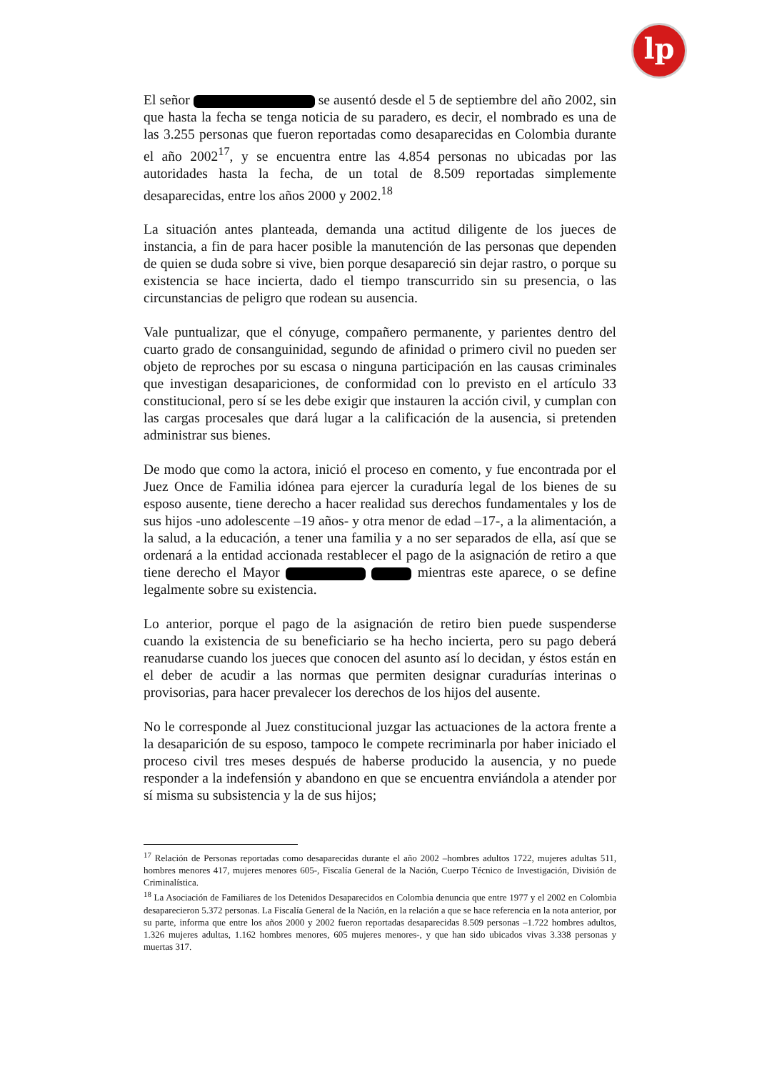lp
El señor se ausentó desde el 5 de septiembre del año 2002, sin que hasta la fecha se tenga noticia de su paradero, es decir, el nombrado es una de las 3.255 personas que fueron reportadas como desaparecidas en Colombia durante el año 2002<sup>17</sup>, y se encuentra entre las 4.854 personas no ubicadas por las autoridades hasta la fecha, de un total de 8.509 reportadas simplemente desaparecidas, entre los años 2000 y 2002.<sup>18</sup>
La situación antes planteada, demanda una actitud diligente de los jueces de instancia, a fin de para hacer posible la manutención de las personas que dependen de quien se duda sobre si vive, bien porque desapareció sin dejar rastro, o porque su existencia se hace incierta, dado el tiempo transcurrido sin su presencia, o las circunstancias de peligro que rodean su ausencia.
Vale puntualizar, que el cónyuge, compañero permanente, y parientes dentro del cuarto grado de consanguinidad, segundo de afinidad o primero civil no pueden ser objeto de reproches por su escasa o ninguna participación en las causas criminales que investigan desapariciones, de conformidad con lo previsto en el artículo 33 constitucional, pero sí se les debe exigir que instauren la acción civil, y cumplan con las cargas procesales que dará lugar a la calificación de la ausencia, si pretenden administrar sus bienes.
De modo que como la actora, inició el proceso en comento, y fue encontrada por el Juez Once de Familia idónea para ejercer la curaduría legal de los bienes de su esposo ausente, tiene derecho a hacer realidad sus derechos fundamentales y los de sus hijos -uno adolescente –19 años- y otra menor de edad –17-, a la alimentación, a la salud, a la educación, a tener una familia y a no ser separados de ella, así que se ordenará a la entidad accionada restablecer el pago de la asignación de retiro a que tiene derecho el Mayor mientras este aparece, o se define legalmente sobre su existencia.
Lo anterior, porque el pago de la asignación de retiro bien puede suspenderse cuando la existencia de su beneficiario se ha hecho incierta, pero su pago deberá reanudarse cuando los jueces que conocen del asunto así lo decidan, y éstos están en el deber de acudir a las normas que permiten designar curadurías interinas o provisorias, para hacer prevalecer los derechos de los hijos del ausente.
No le corresponde al Juez constitucional juzgar las actuaciones de la actora frente a la desaparición de su esposo, tampoco le compete recriminarla por haber iniciado el proceso civil tres meses después de haberse producido la ausencia, y no puede responder a la indefensión y abandono en que se encuentra enviándola a atender por sí misma su subsistencia y la de sus hijos;
<sup>17</sup> Relación de Personas reportadas como desaparecidas durante el año 2002 –hombres adultos 1722, mujeres adultas 511, hombres menores 417, mujeres menores 605-, Fiscalía General de la Nación, Cuerpo Técnico de Investigación, División de Criminalística.
<sup>18</sup> La Asociación de Familiares de los Detenidos Desaparecidos en Colombia denuncia que entre 1977 y el 2002 en Colombia desaparecieron 5.372 personas. La Fiscalía General de la Nación, en la relación a que se hace referencia en la nota anterior, por su parte, informa que entre los años 2000 y 2002 fueron reportadas desaparecidas 8.509 personas –1.722 hombres adultos, 1.326 mujeres adultas, 1.162 hombres menores, 605 mujeres menores-, y que han sido ubicados vivas 3.338 personas y muertas 317.